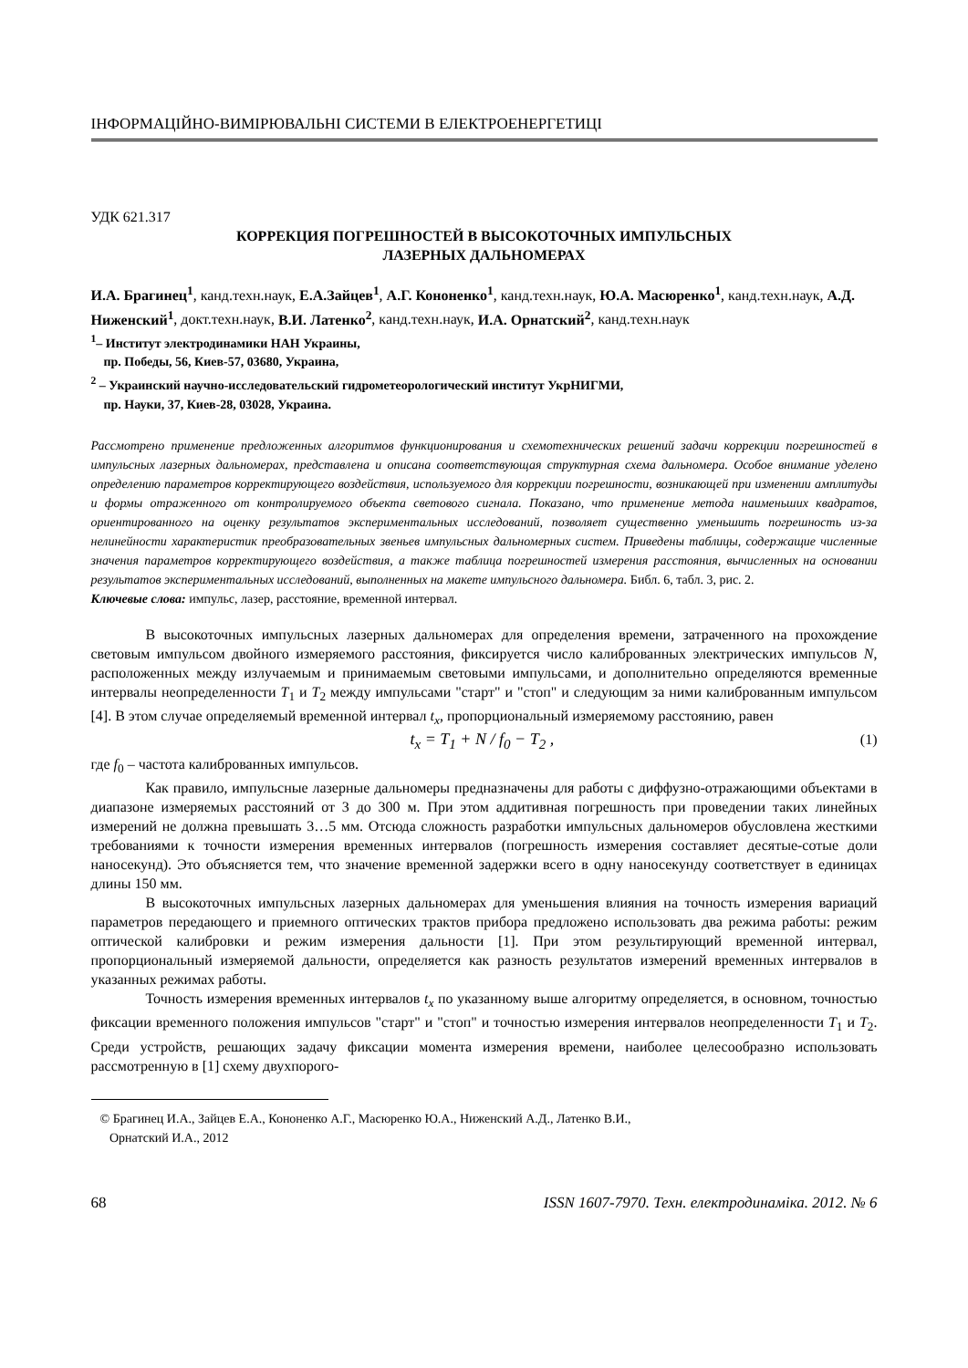ІНФОРМАЦІЙНО-ВИМІРЮВАЛЬНІ СИСТЕМИ В ЕЛЕКТРОЕНЕРГЕТИЦІ
УДК 621.317
КОРРЕКЦИЯ ПОГРЕШНОСТЕЙ В ВЫСОКОТОЧНЫХ ИМПУЛЬСНЫХ
ЛАЗЕРНЫХ ДАЛЬНОМЕРАХ
И.А. Брагинец<sup>1</sup>, канд.техн.наук, Е.А.Зайцев<sup>1</sup>, А.Г. Кононенко<sup>1</sup>, канд.техн.наук, Ю.А. Масюренко<sup>1</sup>, канд.техн.наук, А.Д. Ниженский<sup>1</sup>, докт.техн.наук, В.И. Латенко<sup>2</sup>, канд.техн.наук, И.А. Орнатский<sup>2</sup>, канд.техн.наук
<sup>1</sup>– Институт электродинамики НАН Украины,
пр. Победы, 56, Киев-57, 03680, Украина,
<sup>2</sup> – Украинский научно-исследовательский гидрометеорологический институт УкрНИГМИ,
пр. Науки, 37, Киев-28, 03028, Украина.
Рассмотрено применение предложенных алгоритмов функционирования и схемотехнических решений задачи коррекции погрешностей в импульсных лазерных дальномерах, представлена и описана соответствующая структурная схема дальномера. Особое внимание уделено определению параметров корректирующего воздействия, используемого для коррекции погрешности, возникающей при изменении амплитуды и формы отраженного от контролируемого объекта светового сигнала. Показано, что применение метода наименьших квадратов, ориентированного на оценку результатов экспериментальных исследований, позволяет существенно уменьшить погрешность из-за нелинейности характеристик преобразовательных звеньев импульсных дальномерных систем. Приведены таблицы, содержащие численные значения параметров корректирующего воздействия, а также таблица погрешностей измерения расстояния, вычисленных на основании результатов экспериментальных исследований, выполненных на макете импульсного дальномера. Библ. 6, табл. 3, рис. 2.
Ключевые слова: импульс, лазер, расстояние, временной интервал.
В высокоточных импульсных лазерных дальномерах для определения времени, затраченного на прохождение световым импульсом двойного измеряемого расстояния, фиксируется число калиброванных электрических импульсов N, расположенных между излучаемым и принимаемым световыми импульсами, и дополнительно определяются временные интервалы неопределенности T<sub>1</sub> и T<sub>2</sub> между импульсами "старт" и "стоп" и следующим за ними калиброванным импульсом [4]. В этом случае определяемый временной интервал t<sub>x</sub>, пропорциональный измеряемому расстоянию, равен
t<sub>x</sub> = T<sub>1</sub> + N / f<sub>0</sub> − T<sub>2</sub> , (1)
где f<sub>0</sub> – частота калиброванных импульсов.
Как правило, импульсные лазерные дальномеры предназначены для работы с диффузно-отражающими объектами в диапазоне измеряемых расстояний от 3 до 300 м. При этом аддитивная погрешность при проведении таких линейных измерений не должна превышать 3…5 мм. Отсюда сложность разработки импульсных дальномеров обусловлена жесткими требованиями к точности измерения временных интервалов (погрешность измерения составляет десятые-сотые доли наносекунд). Это объясняется тем, что значение временной задержки всего в одну наносекунду соответствует в единицах длины 150 мм.
В высокоточных импульсных лазерных дальномерах для уменьшения влияния на точность измерения вариаций параметров передающего и приемного оптических трактов прибора предложено использовать два режима работы: режим оптической калибровки и режим измерения дальности [1]. При этом результирующий временной интервал, пропорциональный измеряемой дальности, определяется как разность результатов измерений временных интервалов в указанных режимах работы.
Точность измерения временных интервалов t<sub>x</sub> по указанному выше алгоритму определяется, в основном, точностью фиксации временного положения импульсов "старт" и "стоп" и точностью измерения интервалов неопределенности T<sub>1</sub> и T<sub>2</sub>. Среди устройств, решающих задачу фиксации момента измерения времени, наиболее целесообразно использовать рассмотренную в [1] схему двухпорого-
© Брагинец И.А., Зайцев Е.А., Кононенко А.Г., Масюренко Ю.А., Ниженский А.Д., Латенко В.И.,
Орнатский И.А., 2012
68 ISSN 1607-7970. Техн. електродинаміка. 2012. № 6